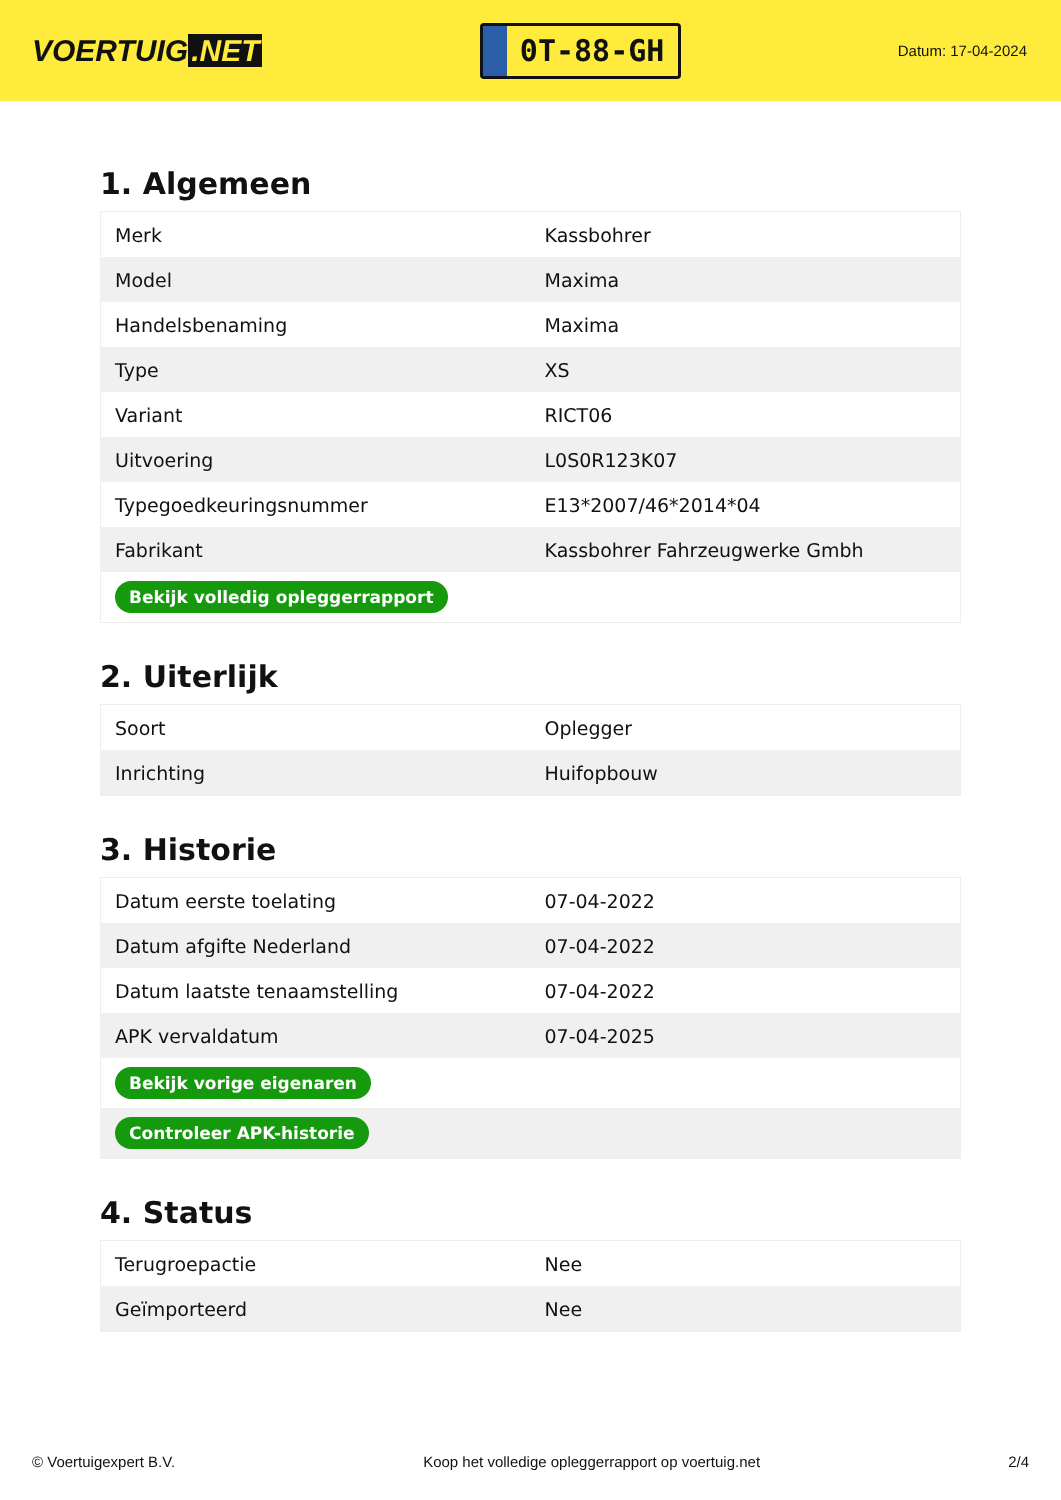VOERTUIG.NET
0T-88-GH
Datum: 17-04-2024
1. Algemeen
| Merk | Kassbohrer |
| Model | Maxima |
| Handelsbenaming | Maxima |
| Type | XS |
| Variant | RICT06 |
| Uitvoering | L0S0R123K07 |
| Typegoedkeuringsnummer | E13*2007/46*2014*04 |
| Fabrikant | Kassbohrer Fahrzeugwerke Gmbh |
| Bekijk volledig opleggerrapport | |
2. Uiterlijk
| Soort | Oplegger |
| Inrichting | Huifopbouw |
3. Historie
| Datum eerste toelating | 07-04-2022 |
| Datum afgifte Nederland | 07-04-2022 |
| Datum laatste tenaamstelling | 07-04-2022 |
| APK vervaldatum | 07-04-2025 |
| Bekijk vorige eigenaren | |
| Controleer APK-historie | |
4. Status
| Terugroepactie | Nee |
| Geïmporteerd | Nee |
© Voertuigexpert B.V. Koop het volledige opleggerrapport op voertuig.net 2/4